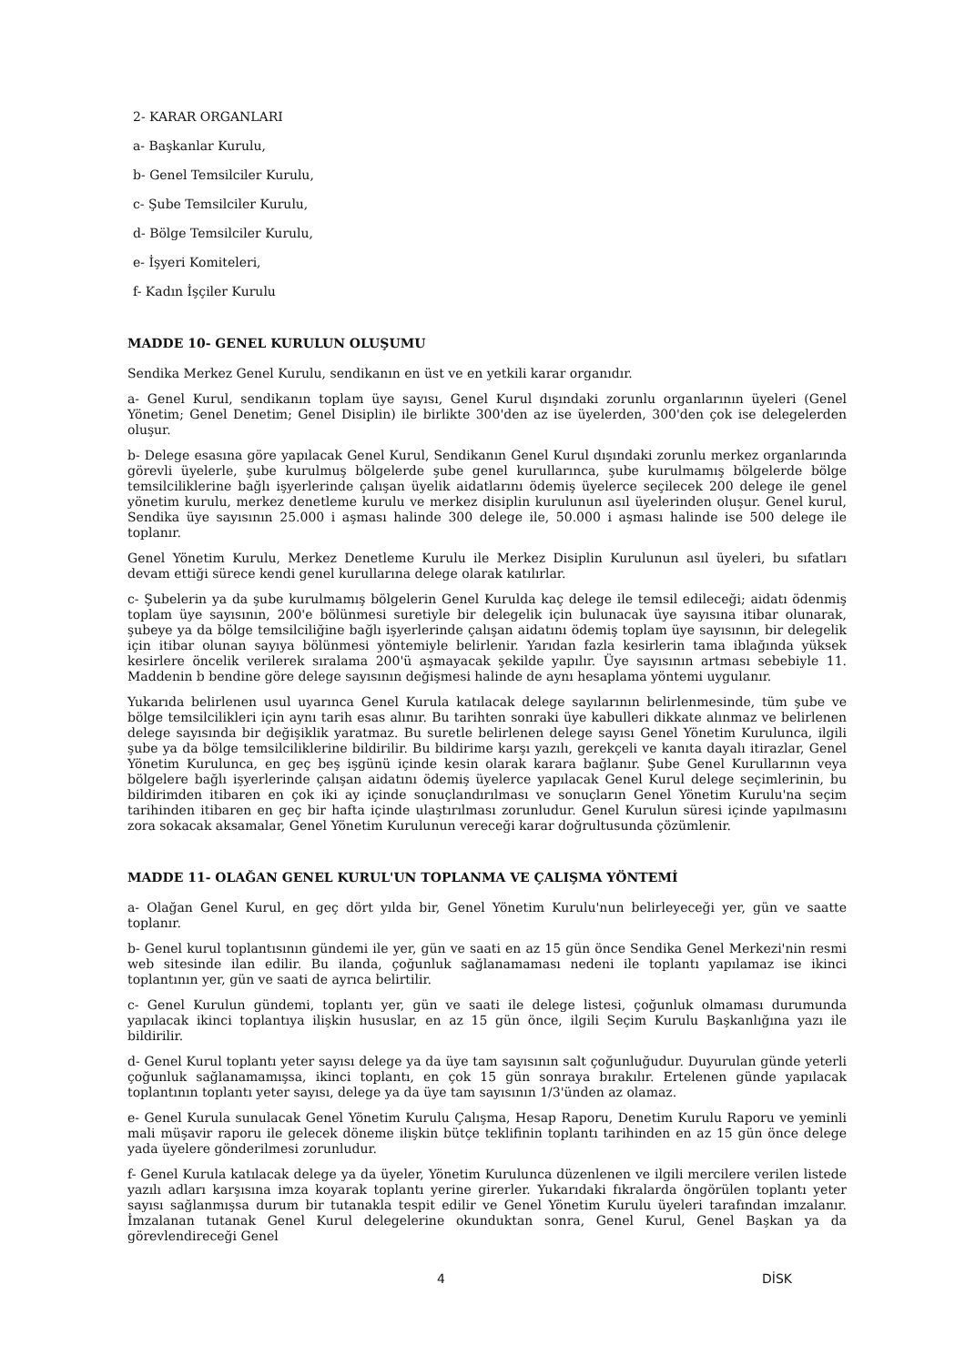2- KARAR ORGANLARI
a- Başkanlar Kurulu,
b- Genel Temsilciler Kurulu,
c- Şube Temsilciler Kurulu,
d- Bölge Temsilciler Kurulu,
e- İşyeri Komiteleri,
f- Kadın İşçiler Kurulu
MADDE 10- GENEL KURULUN OLUŞUMU
Sendika Merkez Genel Kurulu, sendikanın en üst ve en yetkili karar organıdır.
a- Genel Kurul, sendikanın toplam üye sayısı, Genel Kurul dışındaki zorunlu organlarının üyeleri (Genel Yönetim; Genel Denetim; Genel Disiplin) ile birlikte 300'den az ise üyelerden, 300'den çok ise delegelerden oluşur.
b- Delege esasına göre yapılacak Genel Kurul, Sendikanın Genel Kurul dışındaki zorunlu merkez organlarında görevli üyelerle, şube kurulmuş bölgelerde şube genel kurullarınca, şube kurulmamış bölgelerde bölge temsilciliklerine bağlı işyerlerinde çalışan üyelik aidatlarını ödemiş üyelerce seçilecek 200 delege ile genel yönetim kurulu, merkez denetleme kurulu ve merkez disiplin kurulunun asıl üyelerinden oluşur. Genel kurul, Sendika üye sayısının 25.000 i aşması halinde 300 delege ile, 50.000 i aşması halinde ise 500 delege ile toplanır.
Genel Yönetim Kurulu, Merkez Denetleme Kurulu ile Merkez Disiplin Kurulunun asıl üyeleri, bu sıfatları devam ettiği sürece kendi genel kurullarına delege olarak katılırlar.
c- Şubelerin ya da şube kurulmamış bölgelerin Genel Kurulda kaç delege ile temsil edileceği; aidatı ödenmiş toplam üye sayısının, 200'e bölünmesi suretiyle bir delegelik için bulunacak üye sayısına itibar olunarak, şubeye ya da bölge temsilciliğine bağlı işyerlerinde çalışan aidatını ödemiş toplam üye sayısının, bir delegelik için itibar olunan sayıya bölünmesi yöntemiyle belirlenir. Yarıdan fazla kesirlerin tama iblağında yüksek kesirlere öncelik verilerek sıralama 200'ü aşmayacak şekilde yapılır. Üye sayısının artması sebebiyle 11. Maddenin b bendine göre delege sayısının değişmesi halinde de aynı hesaplama yöntemi uygulanır.
Yukarıda belirlenen usul uyarınca Genel Kurula katılacak delege sayılarının belirlenmesinde, tüm şube ve bölge temsilcilikleri için aynı tarih esas alınır. Bu tarihten sonraki üye kabulleri dikkate alınmaz ve belirlenen delege sayısında bir değişiklik yaratmaz. Bu suretle belirlenen delege sayısı Genel Yönetim Kurulunca, ilgili şube ya da bölge temsilciliklerine bildirilir. Bu bildirime karşı yazılı, gerekçeli ve kanıta dayalı itirazlar, Genel Yönetim Kurulunca, en geç beş işgünü içinde kesin olarak karara bağlanır. Şube Genel Kurullarının veya bölgelere bağlı işyerlerinde çalışan aidatını ödemiş üyelerce yapılacak Genel Kurul delege seçimlerinin, bu bildirimden itibaren en çok iki ay içinde sonuçlandırılması ve sonuçların Genel Yönetim Kurulu'na seçim tarihinden itibaren en geç bir hafta içinde ulaştırılması zorunludur. Genel Kurulun süresi içinde yapılmasını zora sokacak aksamalar, Genel Yönetim Kurulunun vereceği karar doğrultusunda çözümlenir.
MADDE 11- OLAĞAN GENEL KURUL'UN TOPLANMA VE ÇALIŞMA YÖNTEMİ
a- Olağan Genel Kurul, en geç dört yılda bir, Genel Yönetim Kurulu'nun belirleyeceği yer, gün ve saatte toplanır.
b- Genel kurul toplantısının gündemi ile yer, gün ve saati en az 15 gün önce Sendika Genel Merkezi'nin resmi web sitesinde ilan edilir. Bu ilanda, çoğunluk sağlanamaması nedeni ile toplantı yapılamaz ise ikinci toplantının yer, gün ve saati de ayrıca belirtilir.
c- Genel Kurulun gündemi, toplantı yer, gün ve saati ile delege listesi, çoğunluk olmaması durumunda yapılacak ikinci toplantıya ilişkin hususlar, en az 15 gün önce, ilgili Seçim Kurulu Başkanlığına yazı ile bildirilir.
d- Genel Kurul toplantı yeter sayısı delege ya da üye tam sayısının salt çoğunluğudur. Duyurulan günde yeterli çoğunluk sağlanamamışsa, ikinci toplantı, en çok 15 gün sonraya bırakılır. Ertelenen günde yapılacak toplantının toplantı yeter sayısı, delege ya da üye tam sayısının 1/3'ünden az olamaz.
e- Genel Kurula sunulacak Genel Yönetim Kurulu Çalışma, Hesap Raporu, Denetim Kurulu Raporu ve yeminli mali müşavir raporu ile gelecek döneme ilişkin bütçe teklifinin toplantı tarihinden en az 15 gün önce delege yada üyelere gönderilmesi zorunludur.
f- Genel Kurula katılacak delege ya da üyeler, Yönetim Kurulunca düzenlenen ve ilgili mercilere verilen listede yazılı adları karşısına imza koyarak toplantı yerine girerler. Yukarıdaki fıkralarda öngörülen toplantı yeter sayısı sağlanmışsa durum bir tutanakla tespit edilir ve Genel Yönetim Kurulu üyeleri tarafından imzalanır. İmzalanan tutanak Genel Kurul delegelerine okunduktan sonra, Genel Kurul, Genel Başkan ya da görevlendireceği Genel
4 DİSK